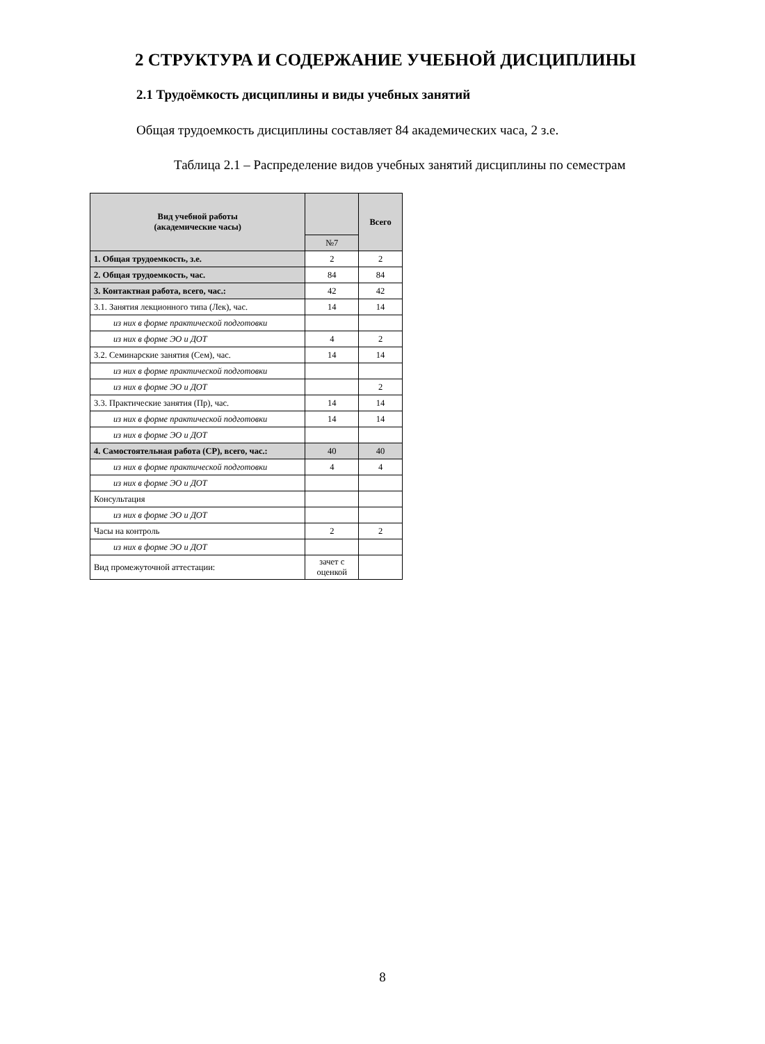2 СТРУКТУРА И СОДЕРЖАНИЕ УЧЕБНОЙ ДИСЦИПЛИНЫ
2.1 Трудоёмкость дисциплины и виды учебных занятий
Общая трудоемкость дисциплины составляет 84 академических часа, 2 з.е.
Таблица 2.1 – Распределение видов учебных занятий дисциплины по семестрам
| Вид учебной работы (академические часы) | | Всего |
| --- | --- | --- |
| | №7 | |
| 1. Общая трудоемкость, з.е. | 2 | 2 |
| 2. Общая трудоемкость, час. | 84 | 84 |
| 3. Контактная работа, всего, час.: | 42 | 42 |
| 3.1. Занятия лекционного типа (Лек), час. | 14 | 14 |
| из них в форме практической подготовки | | |
| из них в форме ЭО и ДОТ | 4 | 2 |
| 3.2. Семинарские занятия (Сем), час. | 14 | 14 |
| из них в форме практической подготовки | | |
| из них в форме ЭО и ДОТ | | 2 |
| 3.3. Практические занятия (Пр), час. | 14 | 14 |
| из них в форме практической подготовки | 14 | 14 |
| из них в форме ЭО и ДОТ | | |
| 4. Самостоятельная работа (СР), всего, час.: | 40 | 40 |
| из них в форме практической подготовки | 4 | 4 |
| из них в форме ЭО и ДОТ | | |
| Консультация | | |
| из них в форме ЭО и ДОТ | | |
| Часы на контроль | 2 | 2 |
| из них в форме ЭО и ДОТ | | |
| Вид промежуточной аттестации: | зачет с оценкой | |
8